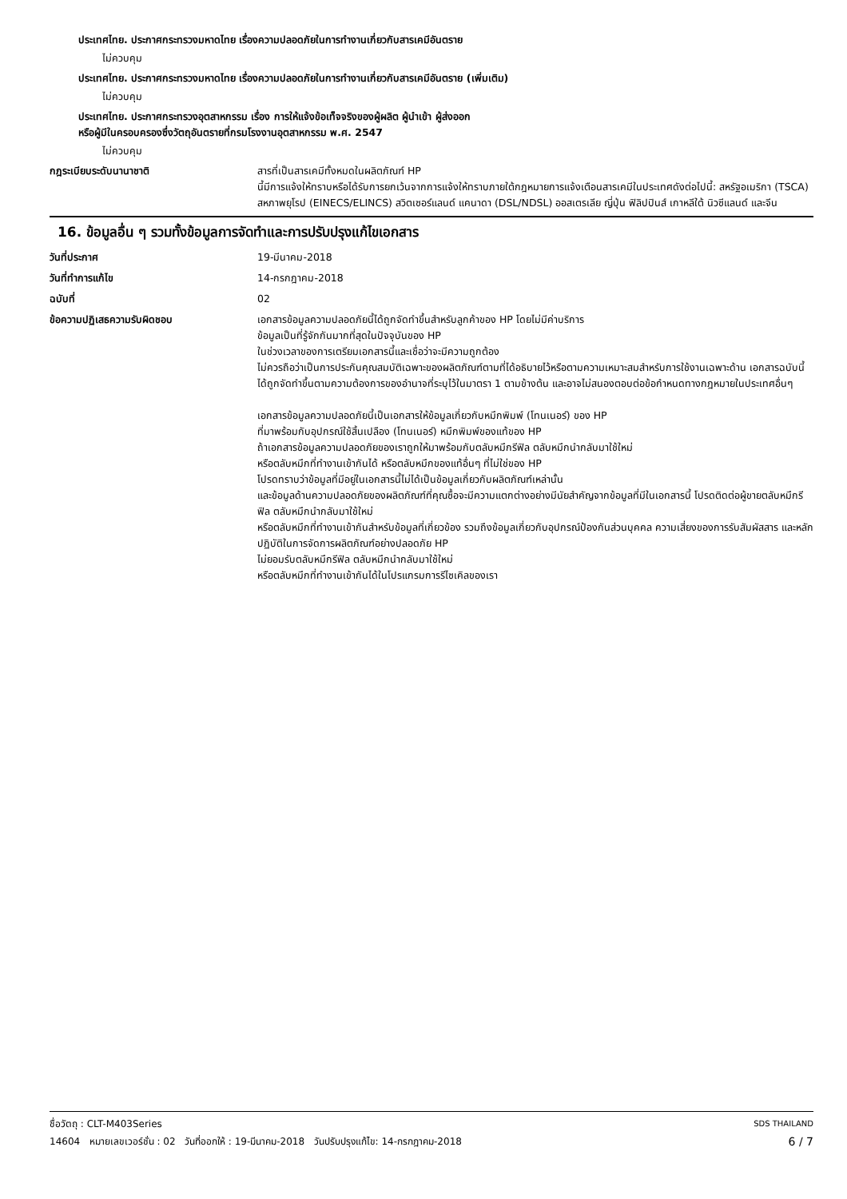ประเทศไทย. ประกาศกระทรวงมหาดไทย เรื่องความปลอดภัยในการทำงานเกี่ยวกับสารเคมีอันตราย
ไม่ควบคุม
ประเทศไทย. ประกาศกระทรวงมหาดไทย เรื่องความปลอดภัยในการทำงานเกี่ยวกับสารเคมีอันตราย (เพิ่มเติม)
ไม่ควบคุม
ประเทศไทย. ประกาศกระทรวงอุตสาหกรรม เรื่อง การให้แจ้งข้อเท็จจริงของผู้ผลิต ผู้นำเข้า ผู้ส่งออก
หรือผู้มีในครอบครองซึ่งวัตถุอันตรายที่กรมโรงงานอุตสาหกรรม พ.ศ. 2547
ไม่ควบคุม
กฎระเบียบระดับนานาชาติ สารที่เป็นสารเคมีทั้งหมดในผลิตภัณฑ์ HP
นี้มีการแจ้งให้ทราบหรือได้รับการยกเว้นจากการแจ้งให้ทราบภายใต้กฎหมายการแจ้งเตือนสารเคมีในประเทศดังต่อไปนี้: สหรัฐอเมริกา (TSCA) สหภาพยุโรป (EINECS/ELINCS) สวิตเซอร์แลนด์ แคนาดา (DSL/NDSL) ออสเตรเลีย ญี่ปุ่น ฟิลิปปินส์ เกาหลีใต้ นิวซีแลนด์ และจีน
16. ข้อมูลอื่น ๆ รวมทั้งข้อมูลการจัดทำและการปรับปรุงแก้ไขเอกสาร
วันที่ประกาศ 19-มีนาคม-2018
วันที่ทำการแก้ไข 14-กรกฎาคม-2018
ฉบับที่ 02
ข้อความปฏิเสธความรับผิดชอบ เอกสารข้อมูลความปลอดภัยนี้ได้ถูกจัดทำขึ้นสำหรับลูกค้าของ HP โดยไม่มีค่าบริการ
ข้อมูลเป็นที่รู้จักกันมากที่สุดในปัจจุบันของ HP
ในช่วงเวลาของการเตรียมเอกสารนี้และเชื่อว่าจะมีความถูกต้อง
ไม่ควรถือว่าเป็นการประกันคุณสมบัติเฉพาะของผลิตภัณฑ์ตามที่ได้อธิบายไว้หรือตามความเหมาะสมสำหรับการใช้งานเฉพาะด้าน เอกสารฉบับนี้ได้ถูกจัดทำขึ้นตามความต้องการของอำนาจที่ระบุไว้ในมาตรา 1 ตามข้างต้น และอาจไม่สนองตอบต่อข้อกำหนดทางกฎหมายในประเทศอื่นๆ
เอกสารข้อมูลความปลอดภัยนี้เป็นเอกสารให้ข้อมูลเกี่ยวกับหมึกพิมพ์ (โทนเนอร์) ของ HP
ที่มาพร้อมกับอุปกรณ์ใช้สิ้นเปลือง (โทนเนอร์) หมึกพิมพ์ของแท้ของ HP
ถ้าเอกสารข้อมูลความปลอดภัยของเราถูกให้มาพร้อมกับตลับหมึกรีฟิล ตลับหมึกนำกลับมาใช้ใหม่
หรือตลับหมึกที่ทำงานเข้ากันได้ หรือตลับหมึกของแท้อื่นๆ ที่ไม่ใช่ของ HP
โปรดทราบว่าข้อมูลที่มีอยู่ในเอกสารนี้ไม่ได้เป็นข้อมูลเกี่ยวกับผลิตภัณฑ์เหล่านั้น
และข้อมูลด้านความปลอดภัยของผลิตภัณฑ์ที่คุณซื้อจะมีความแตกต่างอย่างมีนัยสำคัญจากข้อมูลที่มีในเอกสารนี้ โปรดติดต่อผู้ขายตลับหมึกรีฟิล ตลับหมึกนำกลับมาใช้ใหม่
หรือตลับหมึกที่ทำงานเข้ากันสำหรับข้อมูลที่เกี่ยวข้อง รวมถึงข้อมูลเกี่ยวกับอุปกรณ์ป้องกันส่วนบุคคล ความเสี่ยงของการรับสัมผัสสาร และหลักปฏิบัติในการจัดการผลิตภัณฑ์อย่างปลอดภัย HP
ไม่ยอมรับตลับหมึกรีฟิล ตลับหมึกนำกลับมาใช้ใหม่
หรือตลับหมึกที่ทำงานเข้ากันได้ในโปรแกรมการรีไซเคิลของเรา
ชื่อวัตถุ : CLT-M403Series SDS THAILAND
14604 หมายเลขเวอร์ชั่น : 02 วันที่ออกให้ : 19-มีนาคม-2018 วันปรับปรุงแก้ไข: 14-กรกฎาคม-2018 6 / 7